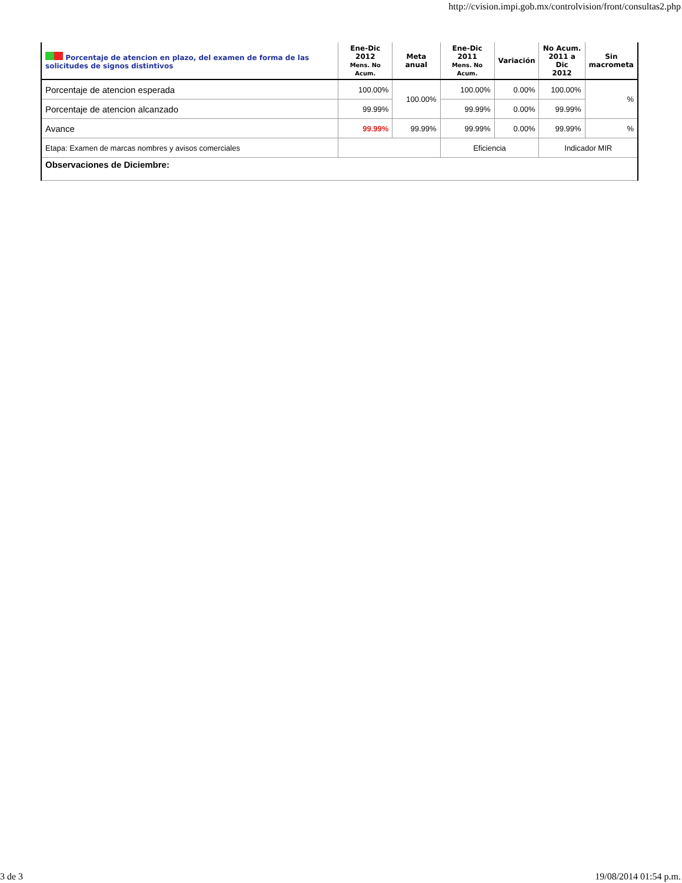http://cvision.impi.gob.mx/controlvision/front/consultas2.php
| Porcentaje de atencion en plazo, del examen de forma de las solicitudes de signos distintivos | Ene-Dic 2012 Mens. No Acum. | Meta anual | Ene-Dic 2011 Mens. No Acum. | Variación | No Acum. 2011 a Dic 2012 | Sin macrometa |
| --- | --- | --- | --- | --- | --- | --- |
| Porcentaje de atencion esperada | 100.00% | 100.00% | 100.00% | 0.00% | 100.00% | % |
| Porcentaje de atencion alcanzado | 99.99% | | 99.99% | 0.00% | 99.99% | |
| Avance | 99.99% | 99.99% | 99.99% | 0.00% | 99.99% | % |
| Etapa: Examen de marcas nombres y avisos comerciales | | | Eficiencia | | Indicador MIR | |
| Observaciones de Diciembre: | | | | | | |
3 de 3 19/08/2014 01:54 p.m.